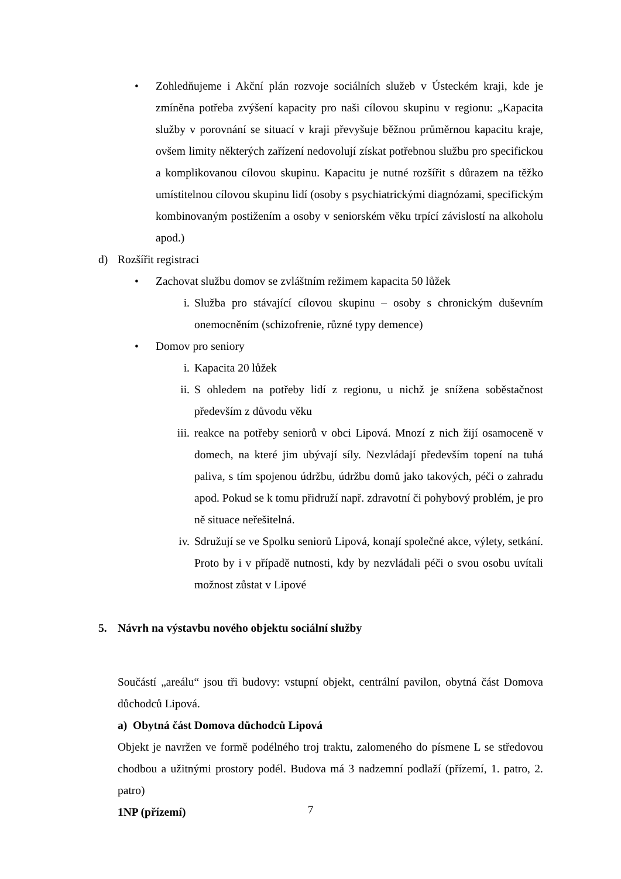• Zohledňujeme i Akční plán rozvoje sociálních služeb v Ústeckém kraji, kde je zmíněna potřeba zvýšení kapacity pro naši cílovou skupinu v regionu: „Kapacita služby v porovnání se situací v kraji převyšuje běžnou průměrnou kapacitu kraje, ovšem limity některých zařízení nedovolují získat potřebnou službu pro specifickou a komplikovanou cílovou skupinu. Kapacitu je nutné rozšířit s důrazem na těžko umístitelnou cílovou skupinu lidí (osoby s psychiatrickými diagnózami, specifickým kombinovaným postižením a osoby v seniorském věku trpící závislostí na alkoholu apod.)
d) Rozšířit registraci
• Zachovat službu domov se zvláštním režimem kapacita 50 lůžek
i. Služba pro stávající cílovou skupinu – osoby s chronickým duševním onemocněním (schizofrenie, různé typy demence)
• Domov pro seniory
i. Kapacita 20 lůžek
ii. S ohledem na potřeby lidí z regionu, u nichž je snížena soběstačnost především z důvodu věku
iii. reakce na potřeby seniorů v obci Lipová. Mnozí z nich žijí osamoceně v domech, na které jim ubývají síly. Nezvládají především topení na tuhá paliva, s tím spojenou údržbu, údržbu domů jako takových, péči o zahradu apod. Pokud se k tomu přidruží např. zdravotní či pohybový problém, je pro ně situace neřešitelná.
iv. Sdružují se ve Spolku seniorů Lipová, konají společné akce, výlety, setkání. Proto by i v případě nutnosti, kdy by nezvládali péči o svou osobu uvítali možnost zůstat v Lipové
5. Návrh na výstavbu nového objektu sociální služby
Součástí „areálu“ jsou tři budovy: vstupní objekt, centrální pavilon, obytná část Domova důchodců Lipová.
a) Obytná část Domova důchodců Lipová
Objekt je navržen ve formě podélného troj traktu, zalomeného do písmene L se středovou chodbou a užitnými prostory podél. Budova má 3 nadzemní podlaží (přízemí, 1. patro, 2. patro)
1NP (přízemí)
7